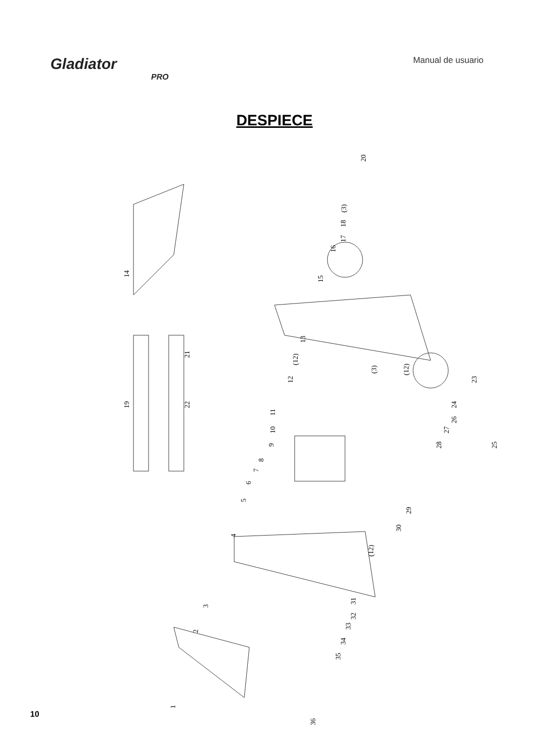Gladiator
PRO
Manual de usuario
DESPIECE
14
19 22
21
20
(3)
18
17
16
15
13
(12)
12
(3) (12)
23
24
26
27
28 25
11
10
9
8
7
6
5
29
30
4
(12)
31
32
33
34
35
3
2
36
1
10